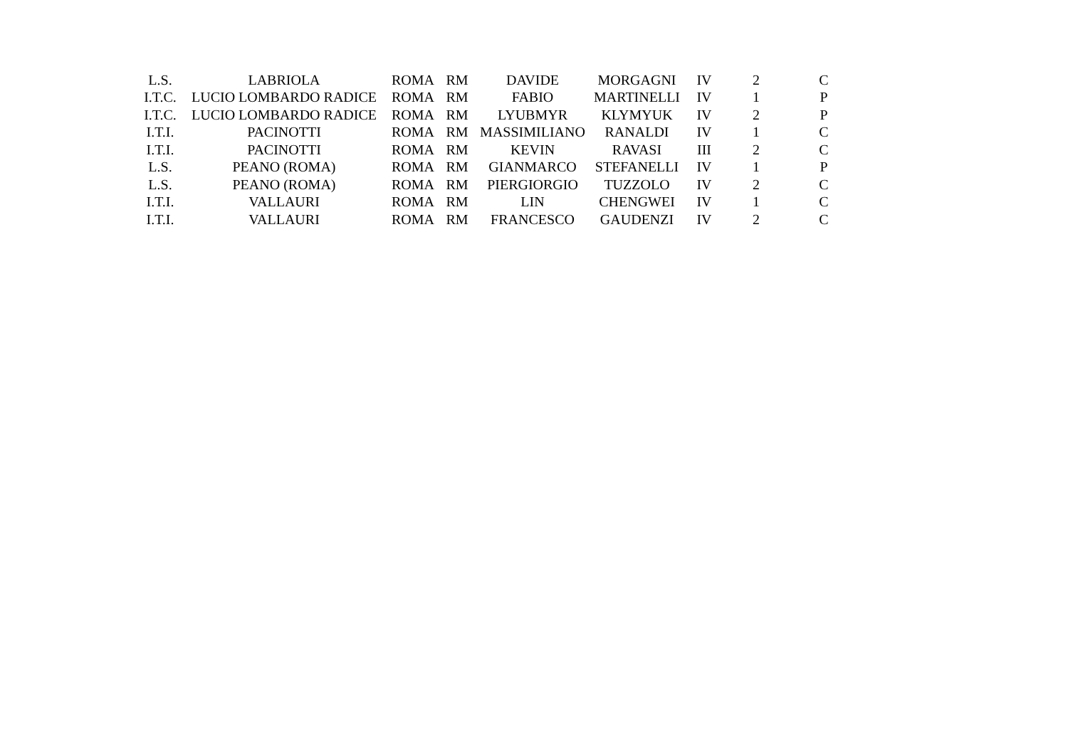| L.S. | LABRIOLA | ROMA | RM | DAVIDE | MORGAGNI | IV | 2 | C |
| I.T.C. | LUCIO LOMBARDO RADICE | ROMA | RM | FABIO | MARTINELLI | IV | 1 | P |
| I.T.C. | LUCIO LOMBARDO RADICE | ROMA | RM | LYUBMYR | KLYMYUK | IV | 2 | P |
| I.T.I. | PACINOTTI | ROMA | RM | MASSIMILIANO | RANALDI | IV | 1 | C |
| I.T.I. | PACINOTTI | ROMA | RM | KEVIN | RAVASI | III | 2 | C |
| L.S. | PEANO (ROMA) | ROMA | RM | GIANMARCO | STEFANELLI | IV | 1 | P |
| L.S. | PEANO (ROMA) | ROMA | RM | PIERGIORGIO | TUZZOLO | IV | 2 | C |
| I.T.I. | VALLAURI | ROMA | RM | LIN | CHENGWEI | IV | 1 | C |
| I.T.I. | VALLAURI | ROMA | RM | FRANCESCO | GAUDENZI | IV | 2 | C |